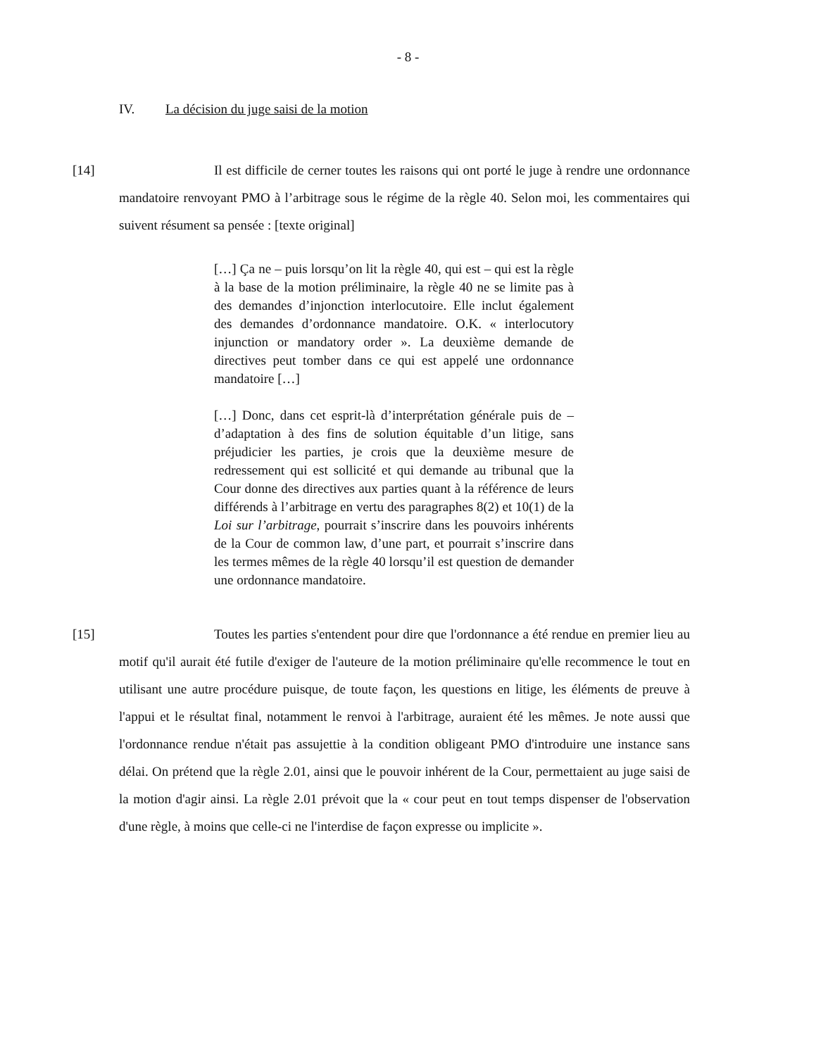- 8 -
IV. La décision du juge saisi de la motion
[14] Il est difficile de cerner toutes les raisons qui ont porté le juge à rendre une ordonnance mandatoire renvoyant PMO à l’arbitrage sous le régime de la règle 40. Selon moi, les commentaires qui suivent résument sa pensée : [texte original]
[…] Ça ne – puis lorsqu’on lit la règle 40, qui est – qui est la règle à la base de la motion préliminaire, la règle 40 ne se limite pas à des demandes d’injonction interlocutoire. Elle inclut également des demandes d’ordonnance mandatoire. O.K. « interlocutory injunction or mandatory order ». La deuxième demande de directives peut tomber dans ce qui est appelé une ordonnance mandatoire […]
[…] Donc, dans cet esprit-là d’interprétation générale puis de – d’adaptation à des fins de solution équitable d’un litige, sans préjudicier les parties, je crois que la deuxième mesure de redressement qui est sollicité et qui demande au tribunal que la Cour donne des directives aux parties quant à la référence de leurs différends à l’arbitrage en vertu des paragraphes 8(2) et 10(1) de la Loi sur l’arbitrage, pourrait s’inscrire dans les pouvoirs inhérents de la Cour de common law, d’une part, et pourrait s’inscrire dans les termes mêmes de la règle 40 lorsqu’il est question de demander une ordonnance mandatoire.
[15] Toutes les parties s'entendent pour dire que l'ordonnance a été rendue en premier lieu au motif qu'il aurait été futile d'exiger de l'auteure de la motion préliminaire qu'elle recommence le tout en utilisant une autre procédure puisque, de toute façon, les questions en litige, les éléments de preuve à l'appui et le résultat final, notamment le renvoi à l'arbitrage, auraient été les mêmes. Je note aussi que l'ordonnance rendue n'était pas assujettie à la condition obligeant PMO d'introduire une instance sans délai. On prétend que la règle 2.01, ainsi que le pouvoir inhérent de la Cour, permettaient au juge saisi de la motion d'agir ainsi. La règle 2.01 prévoit que la « cour peut en tout temps dispenser de l'observation d'une règle, à moins que celle-ci ne l'interdise de façon expresse ou implicite ».